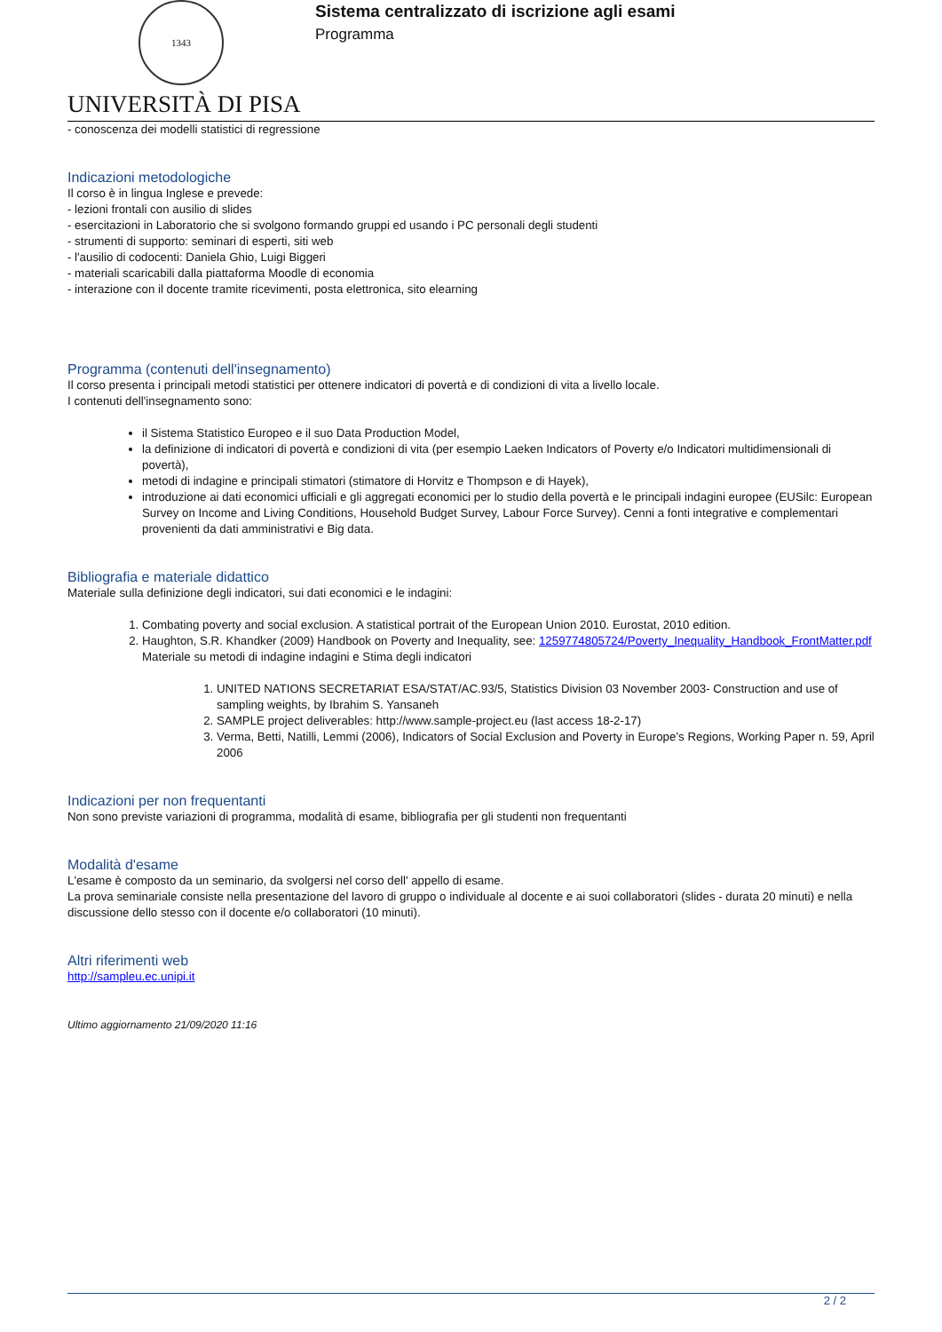1343
UNIVERSITÀ DI PISA
Sistema centralizzato di iscrizione agli esami
Programma
- conoscenza dei modelli statistici di regressione
Indicazioni metodologiche
Il corso è in lingua Inglese e prevede:
- lezioni frontali con ausilio di slides
- esercitazioni in Laboratorio che si svolgono formando gruppi ed usando i PC personali degli studenti
- strumenti di supporto: seminari di esperti, siti web
- l'ausilio di codocenti: Daniela Ghio, Luigi Biggeri
- materiali scaricabili dalla piattaforma Moodle di economia
- interazione con il docente tramite ricevimenti, posta elettronica, sito elearning
Programma (contenuti dell'insegnamento)
Il corso presenta i principali metodi statistici per ottenere indicatori di povertà e di condizioni di vita a livello locale.
I contenuti dell'insegnamento sono:
il Sistema Statistico Europeo e il suo Data Production Model,
la definizione di indicatori di povertà e condizioni di vita (per esempio Laeken Indicators of Poverty e/o Indicatori multidimensionali di povertà),
metodi di indagine e principali stimatori (stimatore di Horvitz e Thompson e di Hayek),
introduzione ai dati economici ufficiali e gli aggregati economici per lo studio della povertà e le principali indagini europee (EUSilc: European Survey on Income and Living Conditions, Household Budget Survey, Labour Force Survey). Cenni a fonti integrative e complementari provenienti da dati amministrativi e Big data.
Bibliografia e materiale didattico
Materiale sulla definizione degli indicatori, sui dati economici e le indagini:
1. Combating poverty and social exclusion. A statistical portrait of the European Union 2010. Eurostat, 2010 edition.
2. Haughton, S.R. Khandker (2009) Handbook on Poverty and Inequality, see: 1259774805724/Poverty_Inequality_Handbook_FrontMatter.pdf
Materiale su metodi di indagine indagini e Stima degli indicatori
1. UNITED NATIONS SECRETARIAT ESA/STAT/AC.93/5, Statistics Division 03 November 2003- Construction and use of sampling weights, by Ibrahim S. Yansaneh
2. SAMPLE project deliverables: http://www.sample-project.eu (last access 18-2-17)
3. Verma, Betti, Natilli, Lemmi (2006), Indicators of Social Exclusion and Poverty in Europe’s Regions, Working Paper n. 59, April 2006
Indicazioni per non frequentanti
Non sono previste variazioni di programma, modalità di esame, bibliografia per gli studenti non frequentanti
Modalità d'esame
L'esame è composto da un seminario, da svolgersi nel corso dell' appello di esame.
La prova seminariale consiste nella presentazione del lavoro di gruppo o individuale al docente e ai suoi collaboratori (slides - durata 20 minuti) e nella discussione dello stesso con il docente e/o collaboratori (10 minuti).
Altri riferimenti web
http://sampleu.ec.unipi.it
Ultimo aggiornamento 21/09/2020 11:16
2 / 2